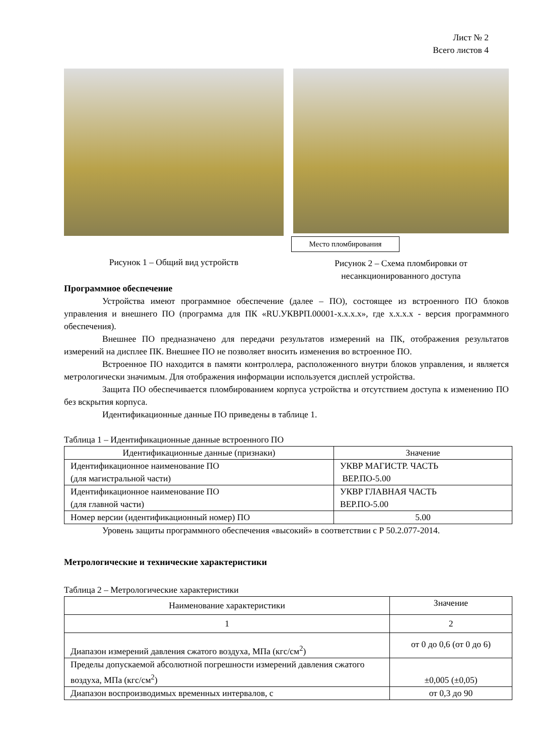Лист № 2
Всего листов 4
Рисунок 1 – Общий вид устройств
Место пломбирования
Рисунок 2 – Схема пломбировки от несанкционированного доступа
Программное обеспечение
Устройства имеют программное обеспечение (далее – ПО), состоящее из встроенного ПО блоков управления и внешнего ПО (программа для ПК «RU.УКВРП.00001-х.х.х.х», где х.х.х.х - версия программного обеспечения).
Внешнее ПО предназначено для передачи результатов измерений на ПК, отображения результатов измерений на дисплее ПК. Внешнее ПО не позволяет вносить изменения во встроенное ПО.
Встроенное ПО находится в памяти контроллера, расположенного внутри блоков управления, и является метрологически значимым. Для отображения информации используется дисплей устройства.
Защита ПО обеспечивается пломбированием корпуса устройства и отсутствием доступа к изменению ПО без вскрытия корпуса.
Идентификационные данные ПО приведены в таблице 1.
Таблица 1 – Идентификационные данные встроенного ПО
| Идентификационные данные (признаки) | Значение |
| --- | --- |
| Идентификационное наименование ПО (для магистральной части) | УКВР МАГИСТР. ЧАСТЬ ВЕР.ПО-5.00 |
| Идентификационное наименование ПО (для главной части) | УКВР ГЛАВНАЯ ЧАСТЬ ВЕР.ПО-5.00 |
| Номер версии (идентификационный номер) ПО | 5.00 |
Уровень защиты программного обеспечения «высокий» в соответствии с Р 50.2.077-2014.
Метрологические и технические характеристики
Таблица 2 – Метрологические характеристики
| Наименование характеристики | Значение |
| --- | --- |
| 1 | 2 |
| Диапазон измерений давления сжатого воздуха, МПа (кгс/см<sup>2</sup>) | от 0 до 0,6 (от 0 до 6) |
| Пределы допускаемой абсолютной погрешности измерений давления сжатого воздуха, МПа (кгс/см<sup>2</sup>) | ±0,005 (±0,05) |
| Диапазон воспроизводимых временных интервалов, с | от 0,3 до 90 |